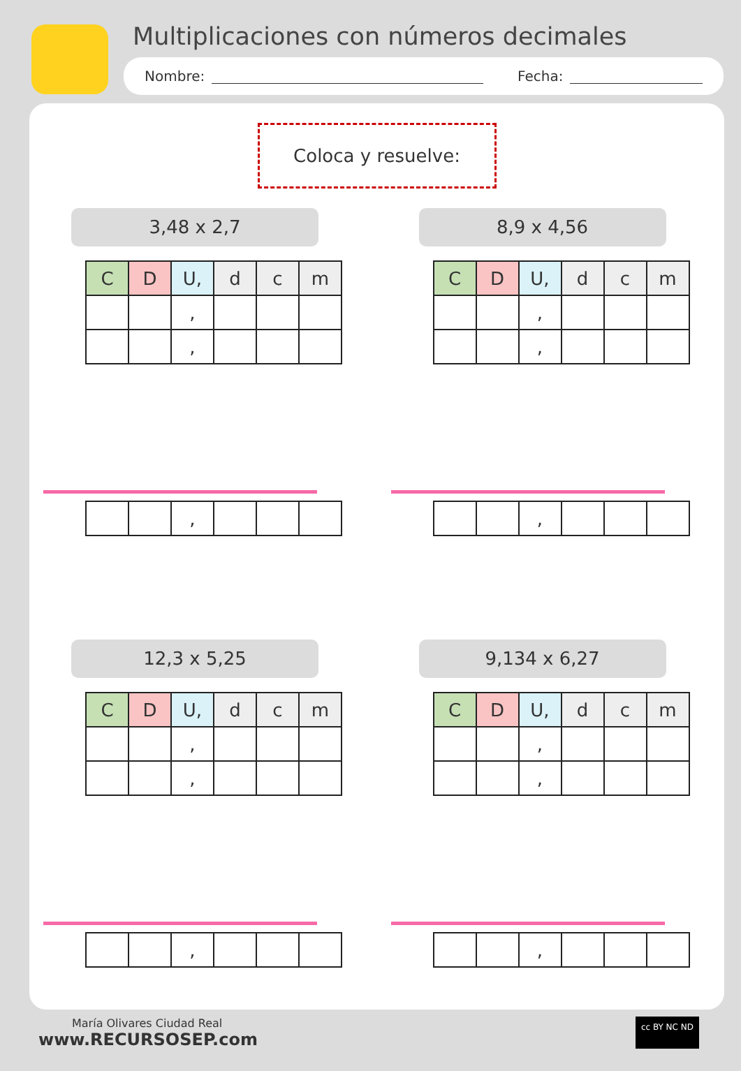Multiplicaciones con números decimales
Nombre: Fecha:
Coloca y resuelve:
3,48 x 2,7
| C | D | U, | d | c | m |
| | | , | | | |
| | | , | | | |
| | | , | | | |
8,9 x 4,56
| C | D | U, | d | c | m |
| | | , | | | |
| | | , | | | |
| | | , | | | |
12,3 x 5,25
| C | D | U, | d | c | m |
| | | , | | | |
| | | , | | | |
| | | , | | | |
9,134 x 6,27
| C | D | U, | d | c | m |
| | | , | | | |
| | | , | | | |
| | | , | | | |
María Olivares Ciudad Real
www.RECURSOSEP.com
cc BY NC ND